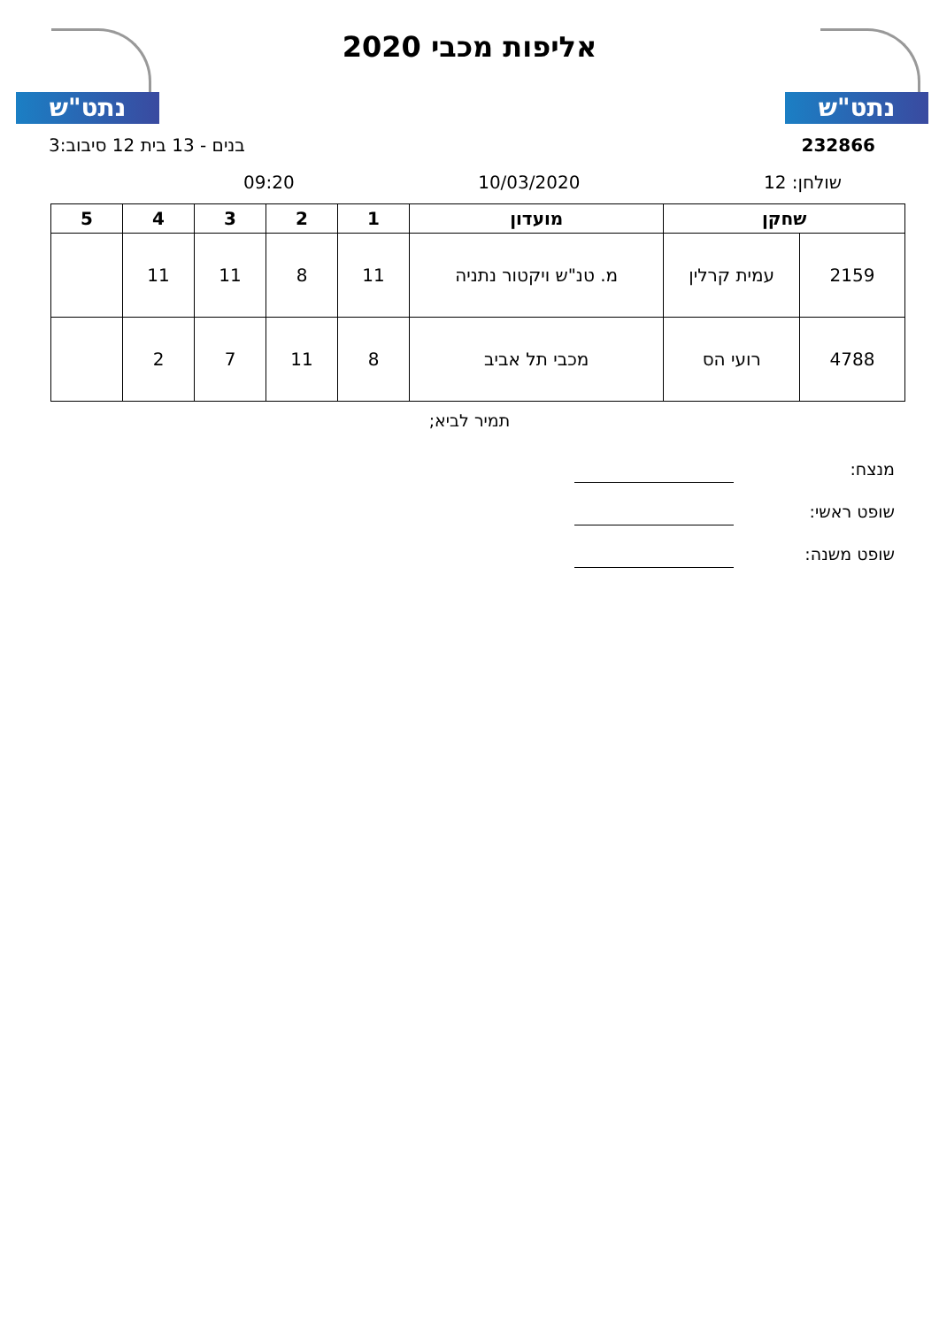נתט"ש נתט"ש
אליפות מכבי 2020
232866 בנים - 13 בית 12 סיבוב:3
שולחן: 12 10/03/2020 09:20
| שחקן | | מועדון | 1 | 2 | 3 | 4 | 5 |
| --- | --- | --- | --- | --- | --- | --- | --- |
| 2159 | עמית קרלין | מ. טנ"ש ויקטור נתניה | 11 | 8 | 11 | 11 | |
| 4788 | רועי הס | מכבי תל אביב | 8 | 11 | 7 | 2 | |
תמיר לביא;
מנצח:
שופט ראשי:
שופט משנה: